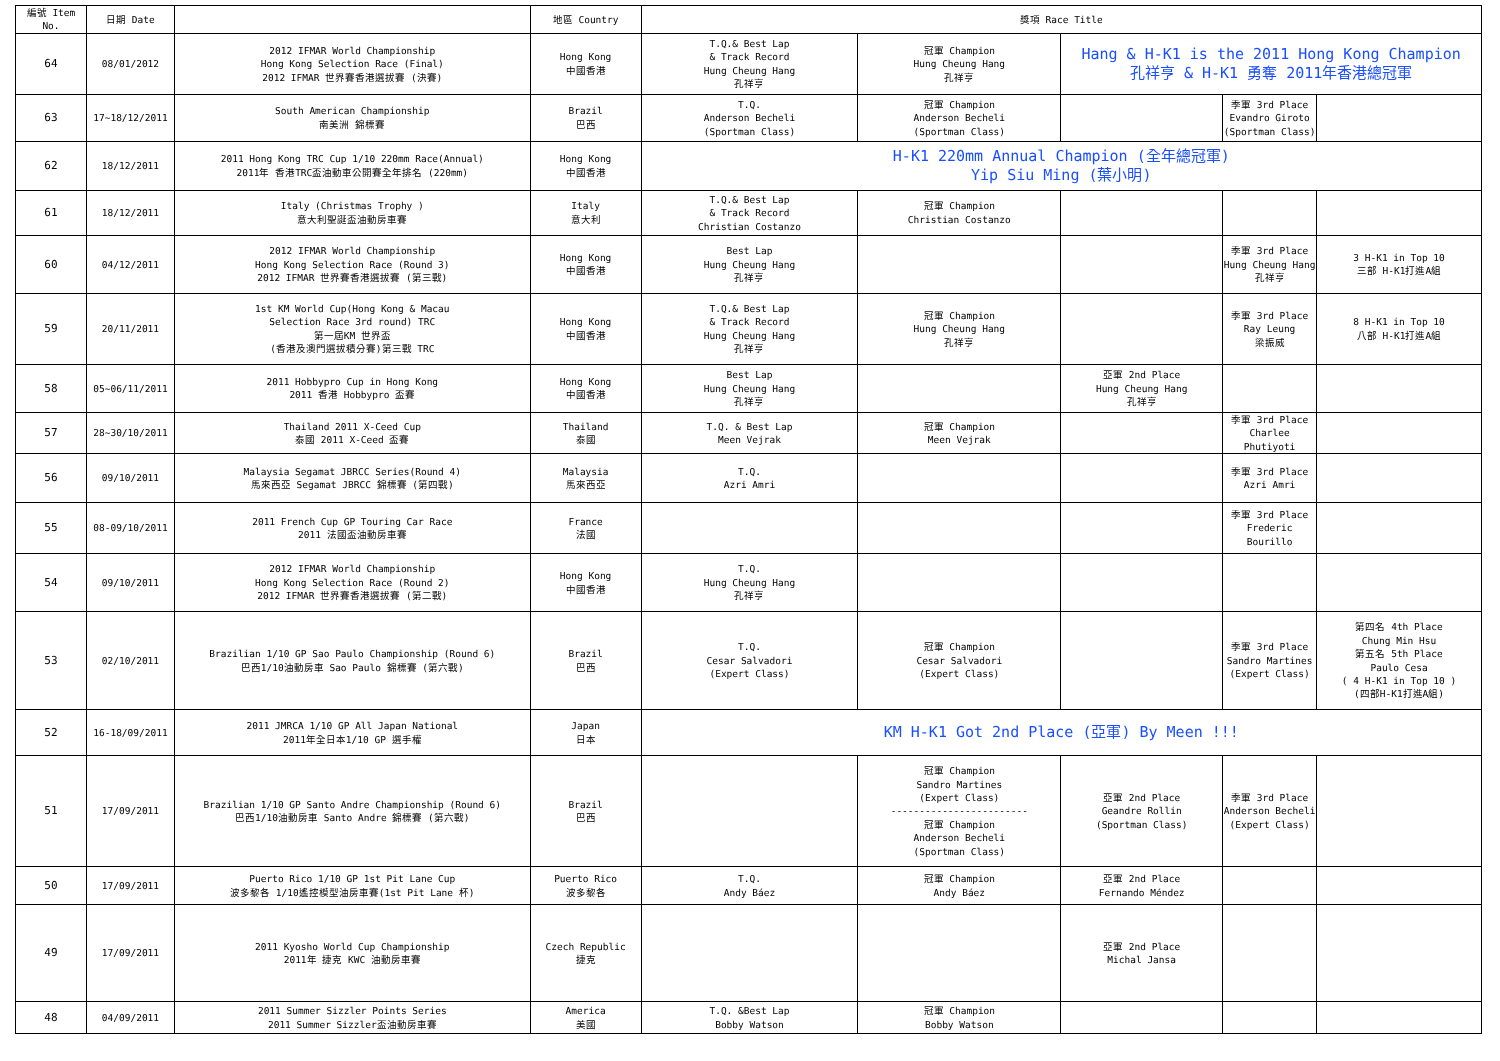| 編號 Item No. | 日期 Date | | 地區 Country | 獎項 Race Title | | | | |
| --- | --- | --- | --- | --- | --- | --- | --- | --- |
| 64 | 08/01/2012 | 2012 IFMAR World Championship Hong Kong Selection Race (Final) 2012 IFMAR 世界賽香港選拔賽 (決賽) | Hong Kong 中國香港 | T.Q.& Best Lap & Track Record Hung Cheung Hang 孔祥亨 | 冠軍 Champion Hung Cheung Hang 孔祥亨 | Hang & H-K1 is the 2011 Hong Kong Champion 孔祥亨 & H-K1 勇奪 2011年香港總冠軍 | | |
| 63 | 17~18/12/2011 | South American Championship 南美洲 錦標賽 | Brazil 巴西 | T.Q. Anderson Becheli (Sportman Class) | 冠軍 Champion Anderson Becheli (Sportman Class) | | 季軍 3rd Place Evandro Giroto (Sportman Class) | |
| 62 | 18/12/2011 | 2011 Hong Kong TRC Cup 1/10 220mm Race(Annual) 2011年 香港TRC盃油動車公開賽全年排名 (220mm) | Hong Kong 中國香港 | H-K1 220mm Annual Champion (全年總冠軍) Yip Siu Ming (葉小明) | | | | |
| 61 | 18/12/2011 | Italy (Christmas Trophy ) 意大利聖誕盃油動房車賽 | Italy 意大利 | T.Q.& Best Lap & Track Record Christian Costanzo | 冠軍 Champion Christian Costanzo | | | |
| 60 | 04/12/2011 | 2012 IFMAR World Championship Hong Kong Selection Race (Round 3) 2012 IFMAR 世界賽香港選拔賽 (第三戰) | Hong Kong 中國香港 | Best Lap Hung Cheung Hang 孔祥亨 | | | 季軍 3rd Place Hung Cheung Hang 孔祥亨 | 3 H-K1 in Top 10 三部 H-K1打進A組 |
| 59 | 20/11/2011 | 1st KM World Cup(Hong Kong & Macau Selection Race 3rd round) TRC 第一屆KM 世界盃 (香港及澳門選拔積分賽)第三戰 TRC | Hong Kong 中國香港 | T.Q.& Best Lap & Track Record Hung Cheung Hang 孔祥亨 | 冠軍 Champion Hung Cheung Hang 孔祥亨 | | 季軍 3rd Place Ray Leung 梁振威 | 8 H-K1 in Top 10 八部 H-K1打進A組 |
| 58 | 05~06/11/2011 | 2011 Hobbypro Cup in Hong Kong 2011 香港 Hobbypro 盃賽 | Hong Kong 中國香港 | Best Lap Hung Cheung Hang 孔祥亨 | | 亞軍 2nd Place Hung Cheung Hang 孔祥亨 | | |
| 57 | 28~30/10/2011 | Thailand 2011 X-Ceed Cup 泰國 2011 X-Ceed 盃賽 | Thailand 泰國 | T.Q. & Best Lap Meen Vejrak | 冠軍 Champion Meen Vejrak | | 季軍 3rd Place Charlee Phutiyoti | |
| 56 | 09/10/2011 | Malaysia Segamat JBRCC Series(Round 4) 馬來西亞 Segamat JBRCC 錦標賽 (第四戰) | Malaysia 馬來西亞 | T.Q. Azri Amri | | | 季軍 3rd Place Azri Amri | |
| 55 | 08-09/10/2011 | 2011 French Cup GP Touring Car Race 2011 法國盃油動房車賽 | France 法國 | | | | 季軍 3rd Place Frederic Bourillo | |
| 54 | 09/10/2011 | 2012 IFMAR World Championship Hong Kong Selection Race (Round 2) 2012 IFMAR 世界賽香港選拔賽 (第二戰) | Hong Kong 中國香港 | T.Q. Hung Cheung Hang 孔祥亨 | | | | |
| 53 | 02/10/2011 | Brazilian 1/10 GP Sao Paulo Championship (Round 6) 巴西1/10油動房車 Sao Paulo 錦標賽 (第六戰) | Brazil 巴西 | T.Q. Cesar Salvadori (Expert Class) | 冠軍 Champion Cesar Salvadori (Expert Class) | | 季軍 3rd Place Sandro Martines (Expert Class) | 第四名 4th Place Chung Min Hsu 第五名 5th Place Paulo Cesa ( 4 H-K1 in Top 10 ) (四部H-K1打進A組) |
| 52 | 16-18/09/2011 | 2011 JMRCA 1/10 GP All Japan National 2011年全日本1/10 GP 選手權 | Japan 日本 | KM H-K1 Got 2nd Place (亞軍) By Meen !!! | | | | |
| 51 | 17/09/2011 | Brazilian 1/10 GP Santo Andre Championship (Round 6) 巴西1/10油動房車 Santo Andre 錦標賽 (第六戰) | Brazil 巴西 | | 冠軍 Champion Sandro Martines (Expert Class) ------------------------ 冠軍 Champion Anderson Becheli (Sportman Class) | 亞軍 2nd Place Geandre Rollin (Sportman Class) | 季軍 3rd Place Anderson Becheli (Expert Class) | |
| 50 | 17/09/2011 | Puerto Rico 1/10 GP 1st Pit Lane Cup 波多黎各 1/10遙控模型油房車賽(1st Pit Lane 杯) | Puerto Rico 波多黎各 | T.Q. Andy Báez | 冠軍 Champion Andy Báez | 亞軍 2nd Place Fernando Méndez | | |
| 49 | 17/09/2011 | 2011 Kyosho World Cup Championship 2011年 捷克 KWC 油動房車賽 | Czech Republic 捷克 | | | 亞軍 2nd Place Michal Jansa | | |
| 48 | 04/09/2011 | 2011 Summer Sizzler Points Series 2011 Summer Sizzler盃油動房車賽 | America 美國 | T.Q. &Best Lap Bobby Watson | 冠軍 Champion Bobby Watson | | | |